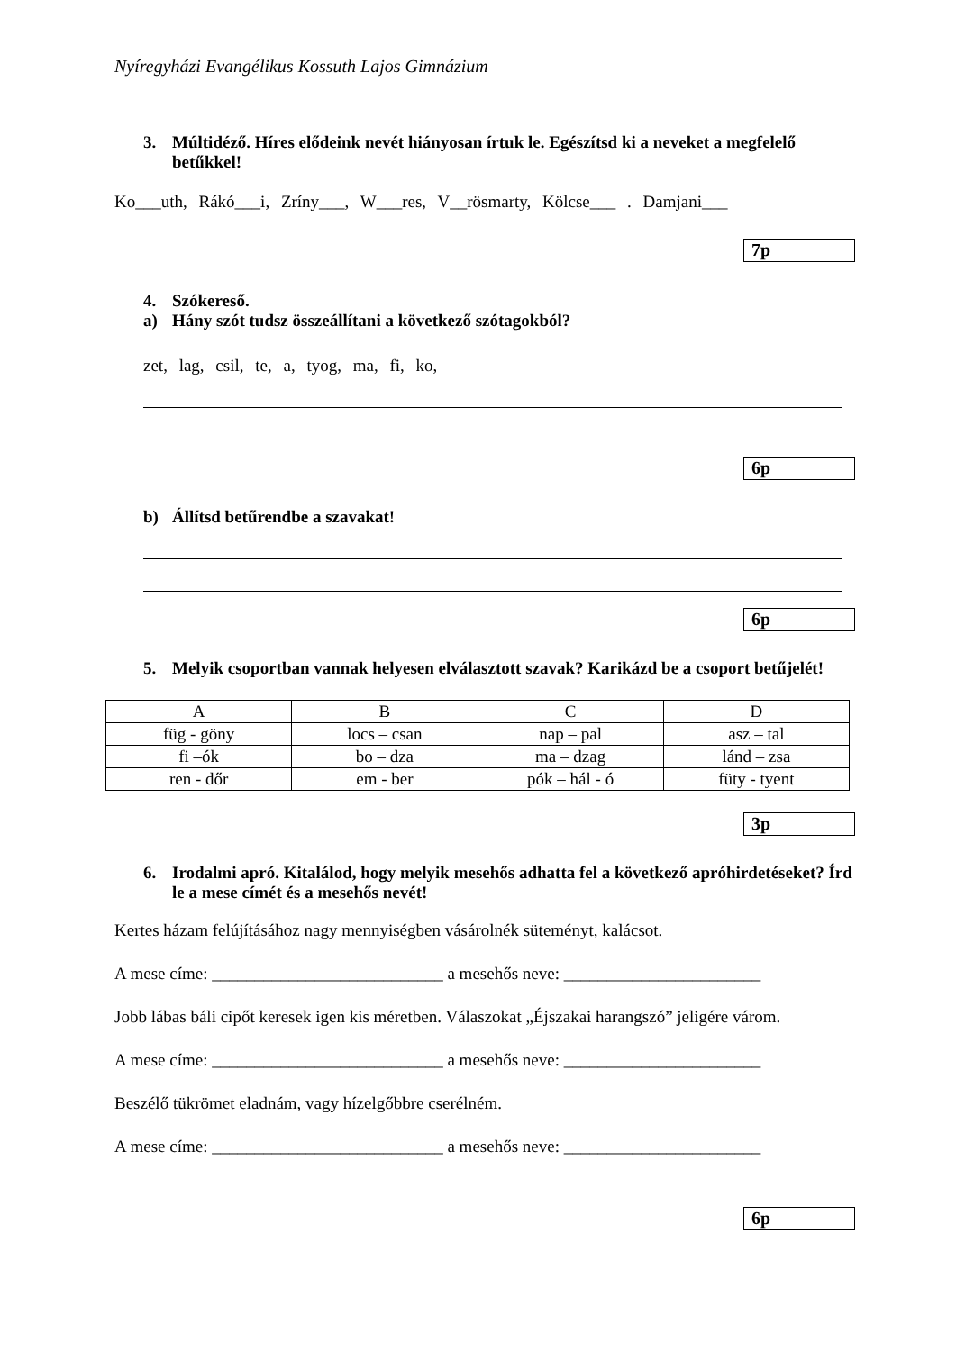Nyíregyházi Evangélikus Kossuth Lajos Gimnázium
3. Múltidéző. Híres elődeink nevét hiányosan írtuk le. Egészítsd ki a neveket a megfelelő betűkkel!
Ko___uth, Rákó___i, Zríny___, W___res, V__rösmarty, Kölcse___ . Damjani___
7p
4. Szókereső.
a) Hány szót tudsz összeállítani a következő szótagokból?
zet, lag, csil, te, a, tyog, ma, fi, ko,
6p
b) Állítsd betűrendbe a szavakat!
6p
5. Melyik csoportban vannak helyesen elválasztott szavak? Karikázd be a csoport betűjelét!
| A | B | C | D |
| füg - göny | locs – csan | nap – pal | asz – tal |
| fi –ók | bo – dza | ma – dzag | lánd – zsa |
| ren - dőr | em - ber | pók – hál - ó | füty - tyent |
3p
6. Irodalmi apró. Kitalálod, hogy melyik mesehős adhatta fel a következő apróhirdetéseket? Írd le a mese címét és a mesehős nevét!
Kertes házam felújításához nagy mennyiségben vásárolnék süteményt, kalácsot.
A mese címe: ___________________________ a mesehős neve: _______________________
Jobb lábas báli cipőt keresek igen kis méretben. Válaszokat „Éjszakai harangszó” jeligére várom.
A mese címe: ___________________________ a mesehős neve: _______________________
Beszélő tükrömet eladnám, vagy hízelgőbbre cserélném.
A mese címe: ___________________________ a mesehős neve: _______________________
6p